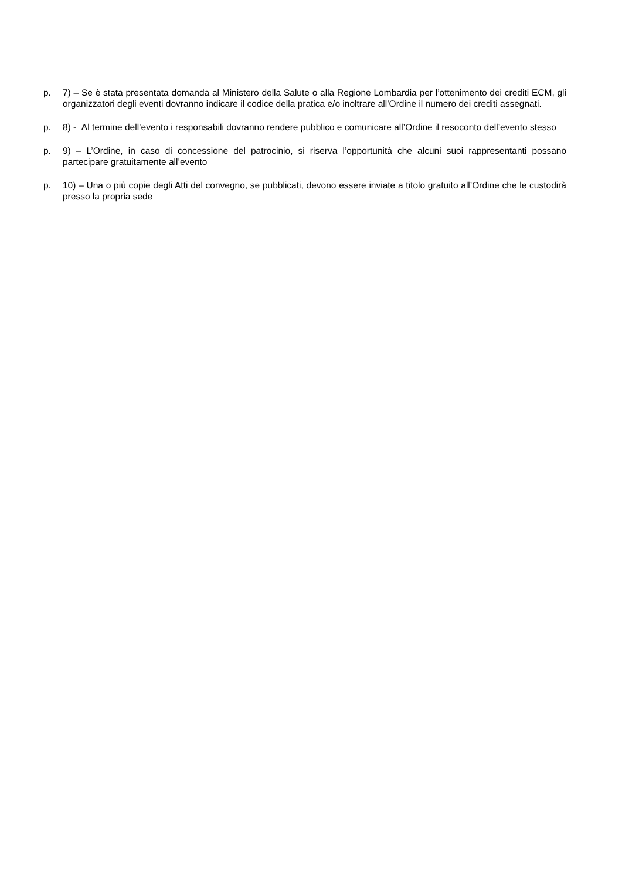p. 7) – Se è stata presentata domanda al Ministero della Salute o alla Regione Lombardia per l’ottenimento dei crediti ECM, gli organizzatori degli eventi dovranno indicare il codice della pratica e/o inoltrare all’Ordine il numero dei crediti assegnati.
p. 8) - Al termine dell’evento i responsabili dovranno rendere pubblico e comunicare all’Ordine il resoconto dell’evento stesso
p. 9) – L’Ordine, in caso di concessione del patrocinio, si riserva l’opportunità che alcuni suoi rappresentanti possano partecipare gratuitamente all’evento
p. 10) – Una o più copie degli Atti del convegno, se pubblicati, devono essere inviate a titolo gratuito all’Ordine che le custodirà presso la propria sede